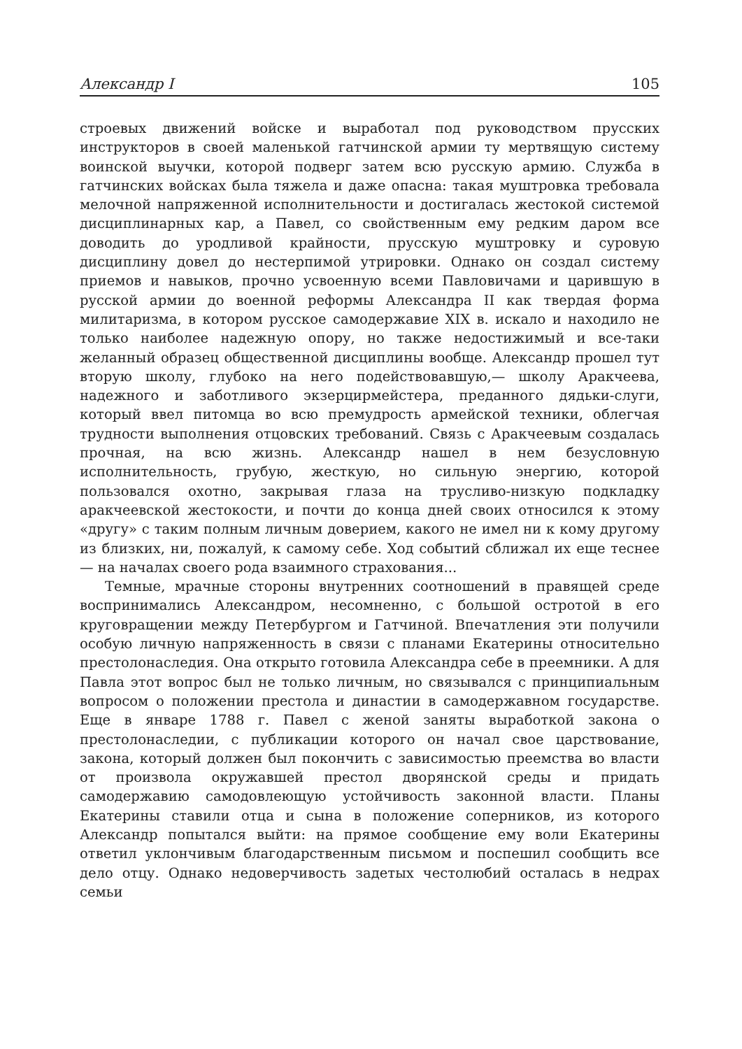Александр I 105
строевых движений войске и выработал под руководством прусских инструкторов в своей маленькой гатчинской армии ту мертвящую систему воинской выучки, которой подверг затем всю русскую армию. Служба в гатчинских войсках была тяжела и даже опасна: такая муштровка требовала мелочной напряженной исполнительности и достигалась жестокой системой дисциплинарных кар, а Павел, со свойственным ему редким даром все доводить до уродливой крайности, прусскую муштровку и суровую дисциплину довел до нестерпимой утрировки. Однако он создал систему приемов и навыков, прочно усвоенную всеми Павловичами и царившую в русской армии до военной реформы Александра II как твердая форма милитаризма, в котором русское самодержавие XIX в. искало и находило не только наиболее надежную опору, но также недостижимый и все-таки желанный образец общественной дисциплины вообще. Александр прошел тут вторую школу, глубоко на него подействовавшую,— школу Аракчеева, надежного и заботливого экзерцирмейстера, преданного дядьки-слуги, который ввел питомца во всю премудрость армейской техники, облегчая трудности выполнения отцовских требований. Связь с Аракчеевым создалась прочная, на всю жизнь. Александр нашел в нем безусловную исполнительность, грубую, жесткую, но сильную энергию, которой пользовался охотно, закрывая глаза на трусливо-низкую подкладку аракчеевской жестокости, и почти до конца дней своих относился к этому «другу» с таким полным личным доверием, какого не имел ни к кому другому из близких, ни, пожалуй, к самому себе. Ход событий сближал их еще теснее — на началах своего рода взаимного страхования...
Темные, мрачные стороны внутренних соотношений в правящей среде воспринимались Александром, несомненно, с большой остротой в его круговращении между Петербургом и Гатчиной. Впечатления эти получили особую личную напряженность в связи с планами Екатерины относительно престолонаследия. Она открыто готовила Александра себе в преемники. А для Павла этот вопрос был не только личным, но связывался с принципиальным вопросом о положении престола и династии в самодержавном государстве. Еще в январе 1788 г. Павел с женой заняты выработкой закона о престолонаследии, с публикации которого он начал свое царствование, закона, который должен был покончить с зависимостью преемства во власти от произвола окружавшей престол дворянской среды и придать самодержавию самодовлеющую устойчивость законной власти. Планы Екатерины ставили отца и сына в положение соперников, из которого Александр попытался выйти: на прямое сообщение ему воли Екатерины ответил уклончивым благодарственным письмом и поспешил сообщить все дело отцу. Однако недоверчивость задетых честолюбий осталась в недрах семьи